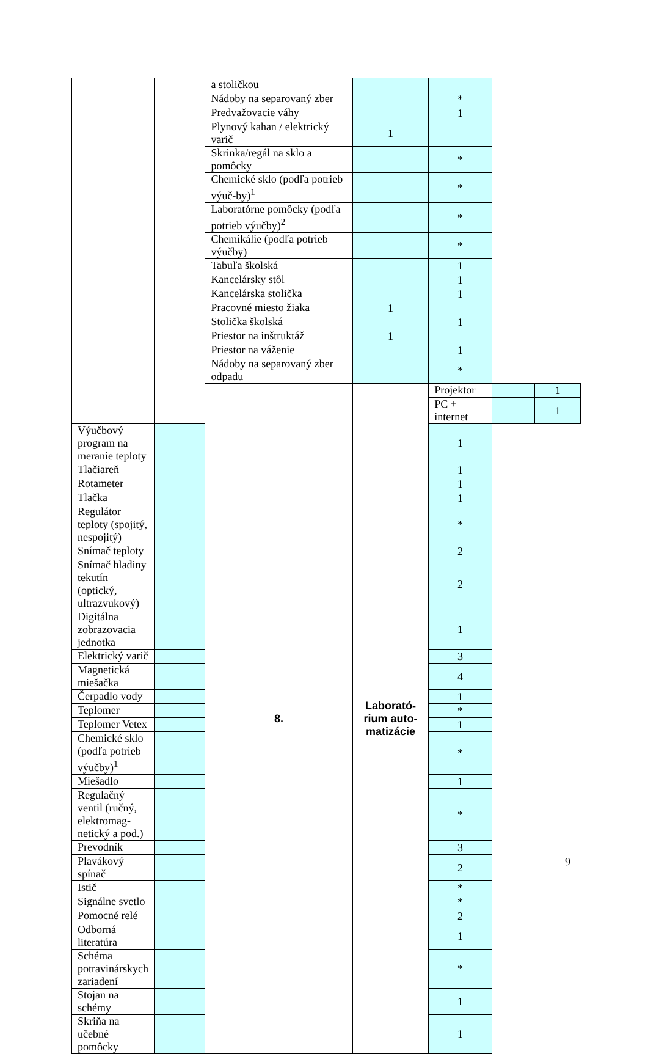| | | a stoličkou | | | | |
| | | Nádoby na separovaný zber | | * | | |
| | | Predvažovacie váhy | | 1 | | |
| | | Plynový kahan / elektrický varič | 1 | | | |
| | | Skrinka/regál na sklo a pomôcky | | * | | |
| | | Chemické sklo (podľa potrieb výuč-by)<sup>1</sup> | | * | | |
| | | Laboratórne pomôcky (podľa potrieb výučby)<sup>2</sup> | | * | | |
| | | Chemikálie (podľa potrieb výučby) | | * | | |
| | | Tabuľa školská | | 1 | | |
| | | Kancelársky stôl | | 1 | | |
| | | Kancelárska stolička | | 1 | | |
| | | Pracovné miesto žiaka | 1 | | | |
| | | Stolička školská | | 1 | | |
| | | Priestor na inštruktáž | 1 | | | |
| | | Priestor na váženie | | 1 | | |
| | | Nádoby na separovaný zber odpadu | | * | | |
| | | 8. | Laborató- rium auto- matizácie | Projektor | | 1 |
| | | | | PC + internet | | 1 |
| Výučbový program na meranie teploty | | | | 1 | | |
| Tlačiareň | | | | 1 | | |
| Rotameter | | | | 1 | | |
| Tlačka | | | | 1 | | |
| Regulátor teploty (spojitý, nespojitý) | | | | * | | |
| Snímač teploty | | | | 2 | | |
| Snímač hladiny tekutín (optický, ultrazvukový) | | | | 2 | | |
| Digitálna zobrazovacia jednotka | | | | 1 | | |
| Elektrický varič | | | | 3 | | |
| Magnetická miešačka | | | | 4 | | |
| Čerpadlo vody | | | | 1 | | |
| Teplomer | | | | * | | |
| Teplomer Vetex | | | | 1 | | |
| Chemické sklo (podľa potrieb výučby)<sup>1</sup> | | | | * | | |
| Miešadlo | | | | 1 | | |
| Regulačný ventil (ručný, elektromag-netický a pod.) | | | | * | | |
| Prevodník | | | | 3 | | |
| Plavákový spínač | | | | 2 | | |
| Istič | | | | * | | |
| Signálne svetlo | | | | * | | |
| Pomocné relé | | | | 2 | | |
| Odborná literatúra | | | | 1 | | |
| Schéma potravinárskych zariadení | | | | * | | |
| Stojan na schémy | | | | 1 | | |
| Skriňa na učebné pomôcky | | | | 1 | | |
9